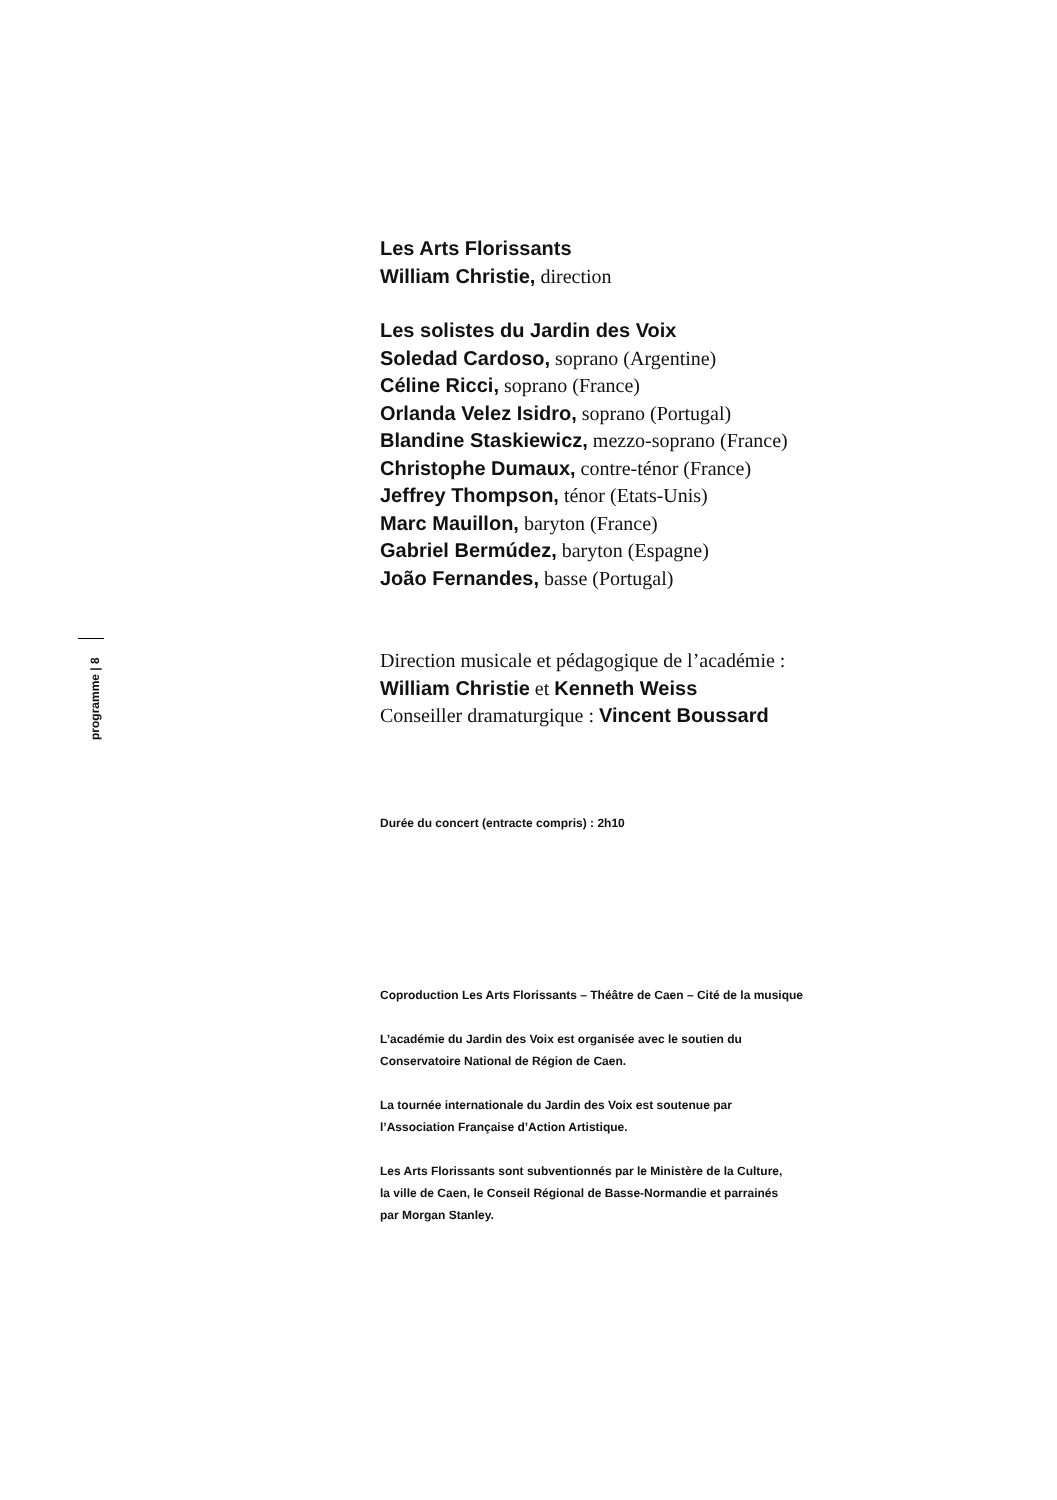programme | 8
Les Arts Florissants
William Christie, direction
Les solistes du Jardin des Voix
Soledad Cardoso, soprano (Argentine)
Céline Ricci, soprano (France)
Orlanda Velez Isidro, soprano (Portugal)
Blandine Staskiewicz, mezzo-soprano (France)
Christophe Dumaux, contre-ténor (France)
Jeffrey Thompson, ténor (Etats-Unis)
Marc Mauillon, baryton (France)
Gabriel Bermúdez, baryton (Espagne)
João Fernandes, basse (Portugal)
Direction musicale et pédagogique de l’académie :
William Christie et Kenneth Weiss
Conseiller dramaturgique : Vincent Boussard
Durée du concert (entracte compris) : 2h10
Coproduction Les Arts Florissants – Théâtre de Caen – Cité de la musique
L’académie du Jardin des Voix est organisée avec le soutien du
Conservatoire National de Région de Caen.
La tournée internationale du Jardin des Voix est soutenue par
l’Association Française d’Action Artistique.
Les Arts Florissants sont subventionnés par le Ministère de la Culture,
la ville de Caen, le Conseil Régional de Basse-Normandie et parrainés
par Morgan Stanley.